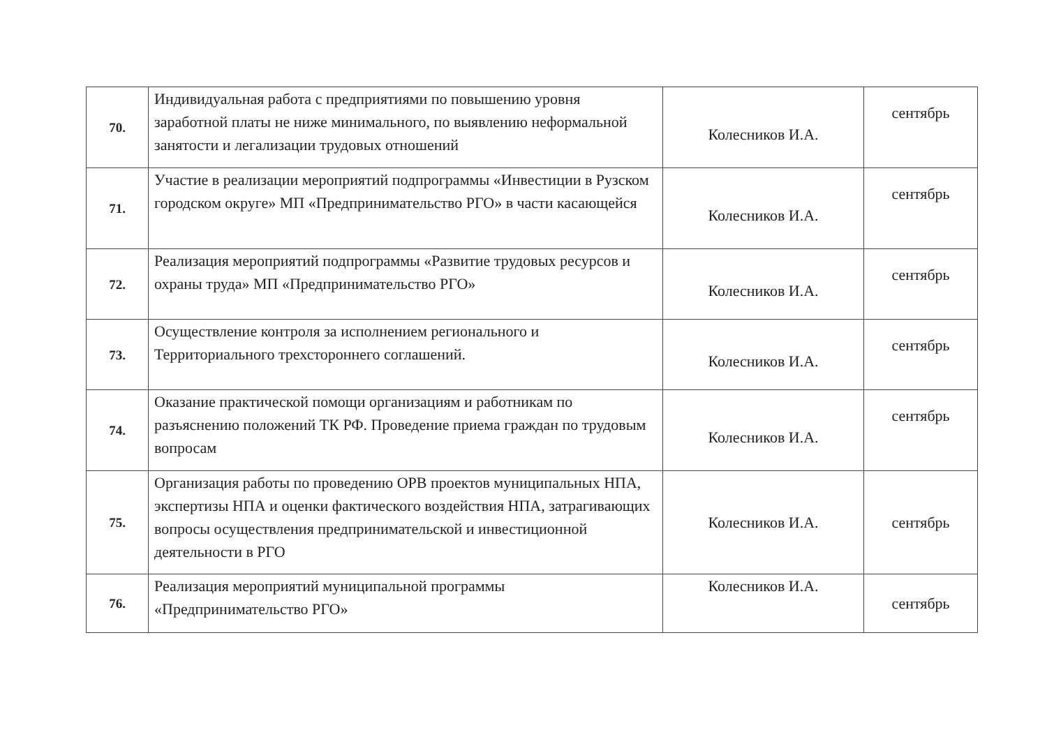| 70. | Индивидуальная работа с предприятиями по повышению уровня заработной платы не ниже минимального, по выявлению неформальной занятости и легализации трудовых отношений | Колесников И.А. | сентябрь |
| 71. | Участие в реализации мероприятий подпрограммы «Инвестиции в Рузском городском округе» МП «Предпринимательство РГО» в части касающейся | Колесников И.А. | сентябрь |
| 72. | Реализация мероприятий подпрограммы «Развитие трудовых ресурсов и охраны труда» МП «Предпринимательство РГО» | Колесников И.А. | сентябрь |
| 73. | Осуществление контроля за исполнением регионального и Территориального трехстороннего соглашений. | Колесников И.А. | сентябрь |
| 74. | Оказание практической помощи организациям и работникам по разъяснению положений ТК РФ. Проведение приема граждан по трудовым вопросам | Колесников И.А. | сентябрь |
| 75. | Организация работы по проведению ОРВ проектов муниципальных НПА, экспертизы НПА и оценки фактического воздействия НПА, затрагивающих вопросы осуществления предпринимательской и инвестиционной деятельности в РГО | Колесников И.А. | сентябрь |
| 76. | Реализация мероприятий муниципальной программы «Предпринимательство РГО» | Колесников И.А. | сентябрь |